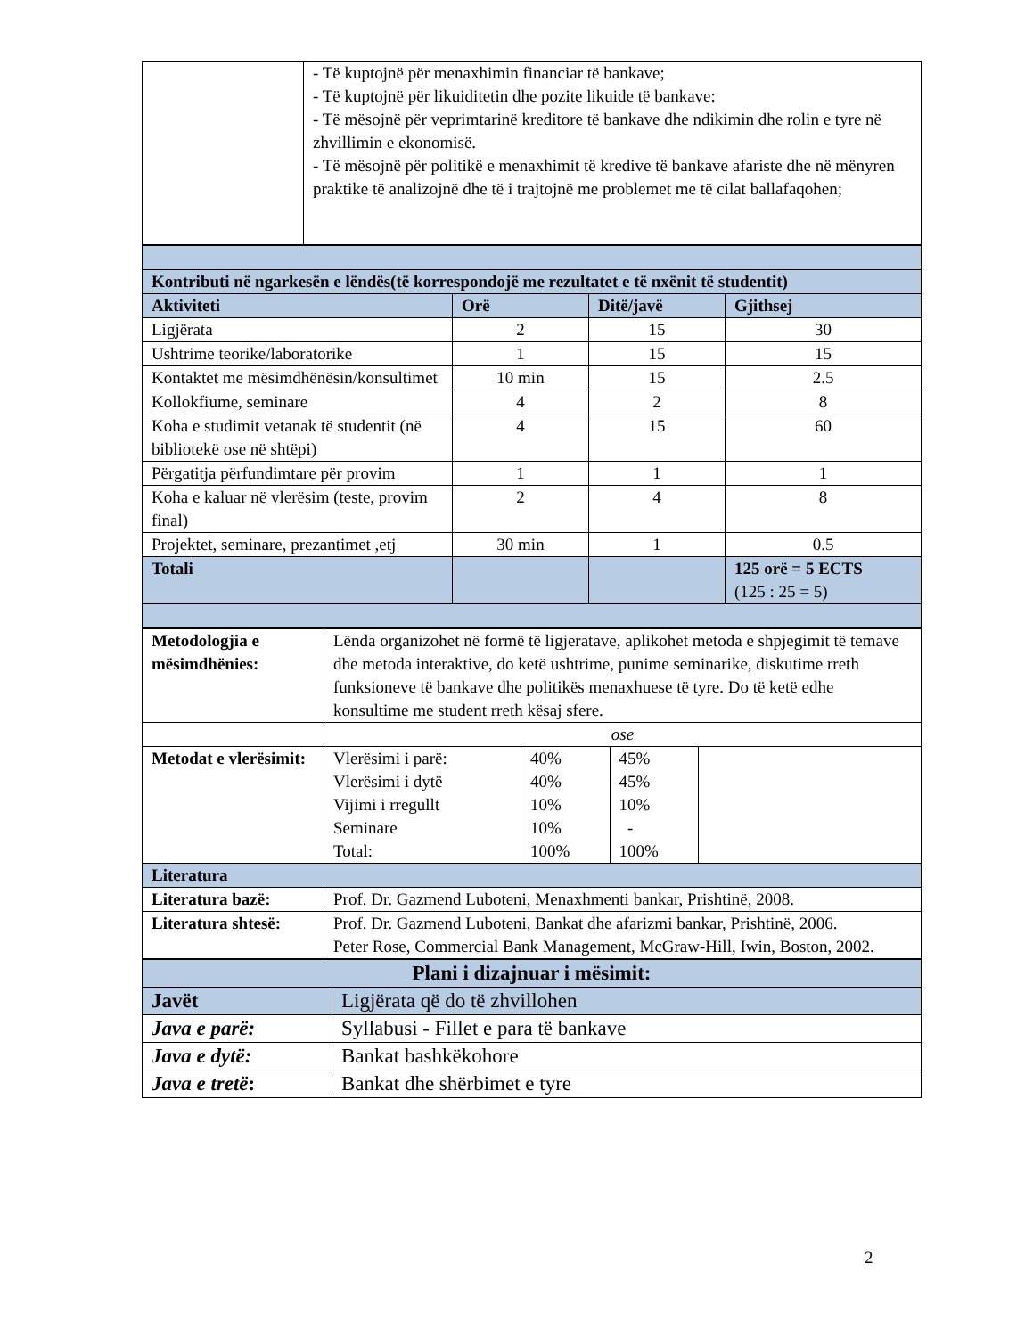| | - Të kuptojnë për menaxhimin financiar të bankave; - Të kuptojnë për likuiditetin dhe pozite likuide të bankave: - Të mësojnë për veprimtarinë kreditore të bankave dhe ndikimin dhe rolin e tyre në zhvillimin e ekonomisë. - Të mësojnë për politikë e menaxhimit të kredive të bankave afariste dhe në mënyren praktike të analizojnë dhe të i trajtojnë me problemet me të cilat ballafaqohen; |
| Kontributi në ngarkesën e lëndës(të korrespondojë me rezultatet e të nxënit të studentit) | | | |
| --- | --- | --- | --- |
| Aktiviteti | Orë | Ditë/javë | Gjithsej |
| Ligjërata | 2 | 15 | 30 |
| Ushtrime teorike/laboratorike | 1 | 15 | 15 |
| Kontaktet me mësimdhënësin/konsultimet | 10 min | 15 | 2.5 |
| Kollokfiume, seminare | 4 | 2 | 8 |
| Koha e studimit vetanak të studentit (në bibliotekë ose në shtëpi) | 4 | 15 | 60 |
| Përgatitja përfundimtare për provim | 1 | 1 | 1 |
| Koha e kaluar në vlerësim (teste, provim final) | 2 | 4 | 8 |
| Projektet, seminare, prezantimet ,etj | 30 min | 1 | 0.5 |
| Totali | | | 125 orë = 5 ECTS (125 : 25 = 5) |
| Metodologjia e mësimdhënies: | Lënda organizohet në formë të ligjeratave, aplikohet metoda e shpjegimit të temave dhe metoda interaktive, do ketë ushtrime, punime seminarike, diskutime rreth funksioneve të bankave dhe politikës menaxhuese të tyre. Do të ketë edhe konsultime me student rreth kësaj sfere. |
| | ose |
| Metodat e vlerësimit: | / Vlerësimi i parë: Vlerësimi i dytë Vijimi i rregullt Seminare Total: / 40% 40% 10% 10% 100% / 45% 45% 10% - 100% / |
| Literatura | |
| Literatura bazë: | Prof. Dr. Gazmend Luboteni, Menaxhmenti bankar, Prishtinë, 2008. |
| Literatura shtesë: | Prof. Dr. Gazmend Luboteni, Bankat dhe afarizmi bankar, Prishtinë, 2006. Peter Rose, Commercial Bank Management, McGraw-Hill, Iwin, Boston, 2002. |
| Plani i dizajnuar i mësimit: | |
| --- | --- |
| Javët | Ligjërata që do të zhvillohen |
| Java e parë: | Syllabusi - Fillet e para të bankave |
| Java e dytë: | Bankat bashkëkohore |
| Java e tretë : | Bankat dhe shërbimet e tyre |
2